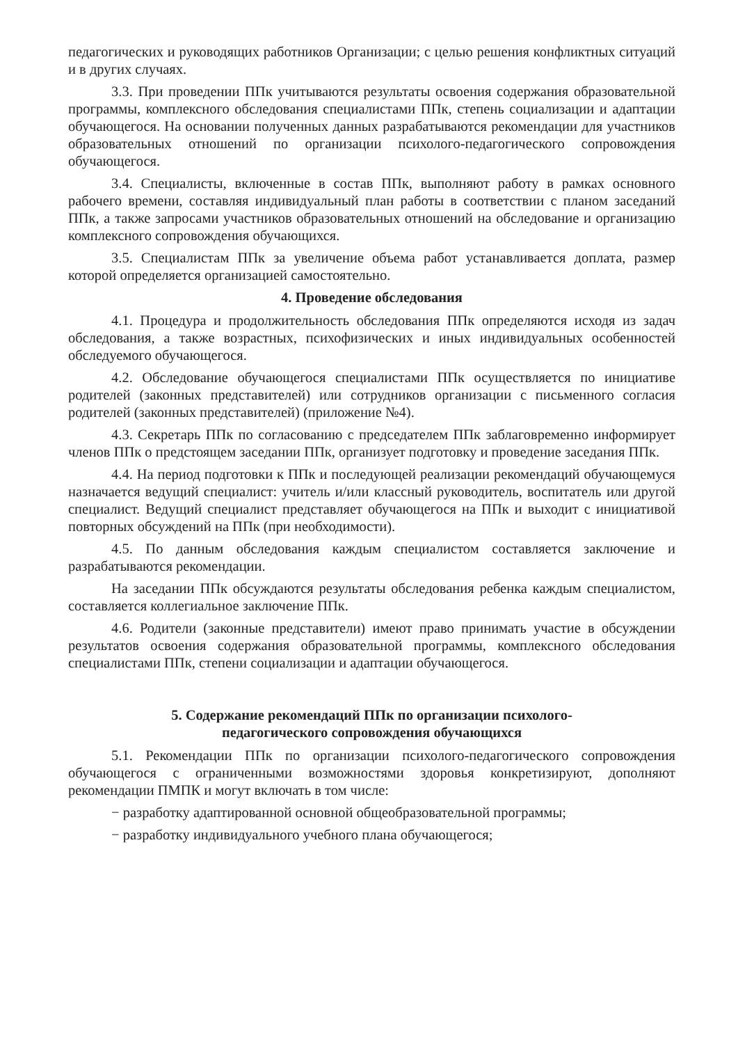педагогических и руководящих работников Организации; с целью решения конфликтных ситуаций и в других случаях.
3.3. При проведении ППк учитываются результаты освоения содержания образовательной программы, комплексного обследования специалистами ППк, степень социализации и адаптации обучающегося. На основании полученных данных разрабатываются рекомендации для участников образовательных отношений по организации психолого-педагогического сопровождения обучающегося.
3.4. Специалисты, включенные в состав ППк, выполняют работу в рамках основного рабочего времени, составляя индивидуальный план работы в соответствии с планом заседаний ППк, а также запросами участников образовательных отношений на обследование и организацию комплексного сопровождения обучающихся.
3.5. Специалистам ППк за увеличение объема работ устанавливается доплата, размер которой определяется организацией самостоятельно.
4. Проведение обследования
4.1. Процедура и продолжительность обследования ППк определяются исходя из задач обследования, а также возрастных, психофизических и иных индивидуальных особенностей обследуемого обучающегося.
4.2. Обследование обучающегося специалистами ППк осуществляется по инициативе родителей (законных представителей) или сотрудников организации с письменного согласия родителей (законных представителей) (приложение №4).
4.3. Секретарь ППк по согласованию с председателем ППк заблаговременно информирует членов ППк о предстоящем заседании ППк, организует подготовку и проведение заседания ППк.
4.4. На период подготовки к ППк и последующей реализации рекомендаций обучающемуся назначается ведущий специалист: учитель и/или классный руководитель, воспитатель или другой специалист. Ведущий специалист представляет обучающегося на ППк и выходит с инициативой повторных обсуждений на ППк (при необходимости).
4.5. По данным обследования каждым специалистом составляется заключение и разрабатываются рекомендации.
На заседании ППк обсуждаются результаты обследования ребенка каждым специалистом, составляется коллегиальное заключение ППк.
4.6. Родители (законные представители) имеют право принимать участие в обсуждении результатов освоения содержания образовательной программы, комплексного обследования специалистами ППк, степени социализации и адаптации обучающегося.
5. Содержание рекомендаций ППк по организации психолого-
педагогического сопровождения обучающихся
5.1. Рекомендации ППк по организации психолого-педагогического сопровождения обучающегося с ограниченными возможностями здоровья конкретизируют, дополняют рекомендации ПМПК и могут включать в том числе:
− разработку адаптированной основной общеобразовательной программы;
− разработку индивидуального учебного плана обучающегося;